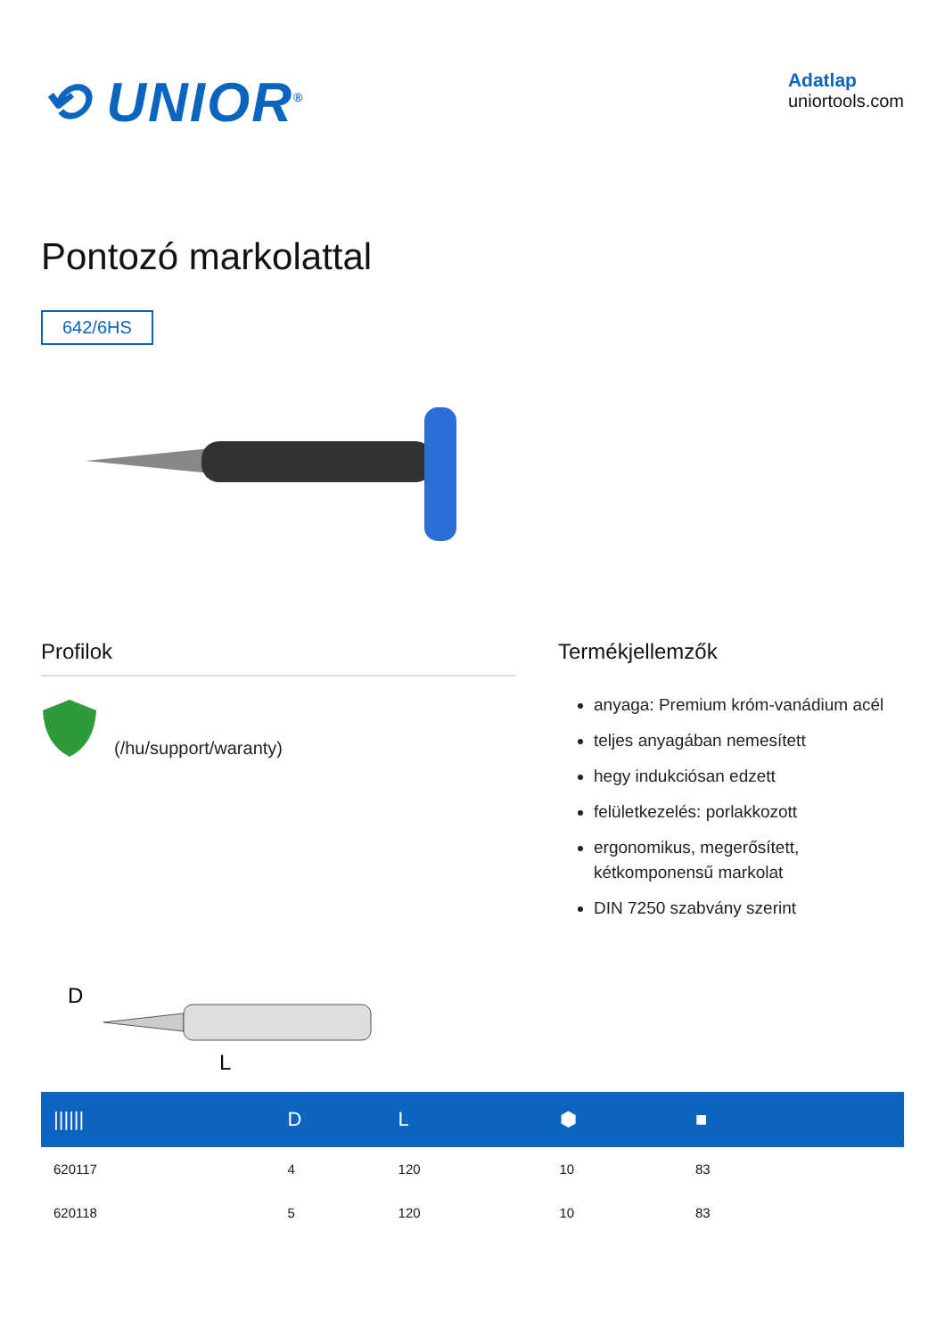⟲ UNIOR<sup>®</sup>
Adatlap
uniortools.com
Pontozó markolattal
642/6HS
Profilok
(/hu/support/waranty)
Termékjellemzők
anyaga: Premium króm-vanádium acél
teljes anyagában nemesített
hegy indukciósan edzett
felületkezelés: porlakkozott
ergonomikus, megerősített, kétkomponensű markolat
DIN 7250 szabvány szerint
D
L
| ////// | D | L | ⬢ | ■ | |
| --- | --- | --- | --- | --- | --- |
| 620117 | 4 | 120 | 10 | 83 | |
| 620118 | 5 | 120 | 10 | 83 | |